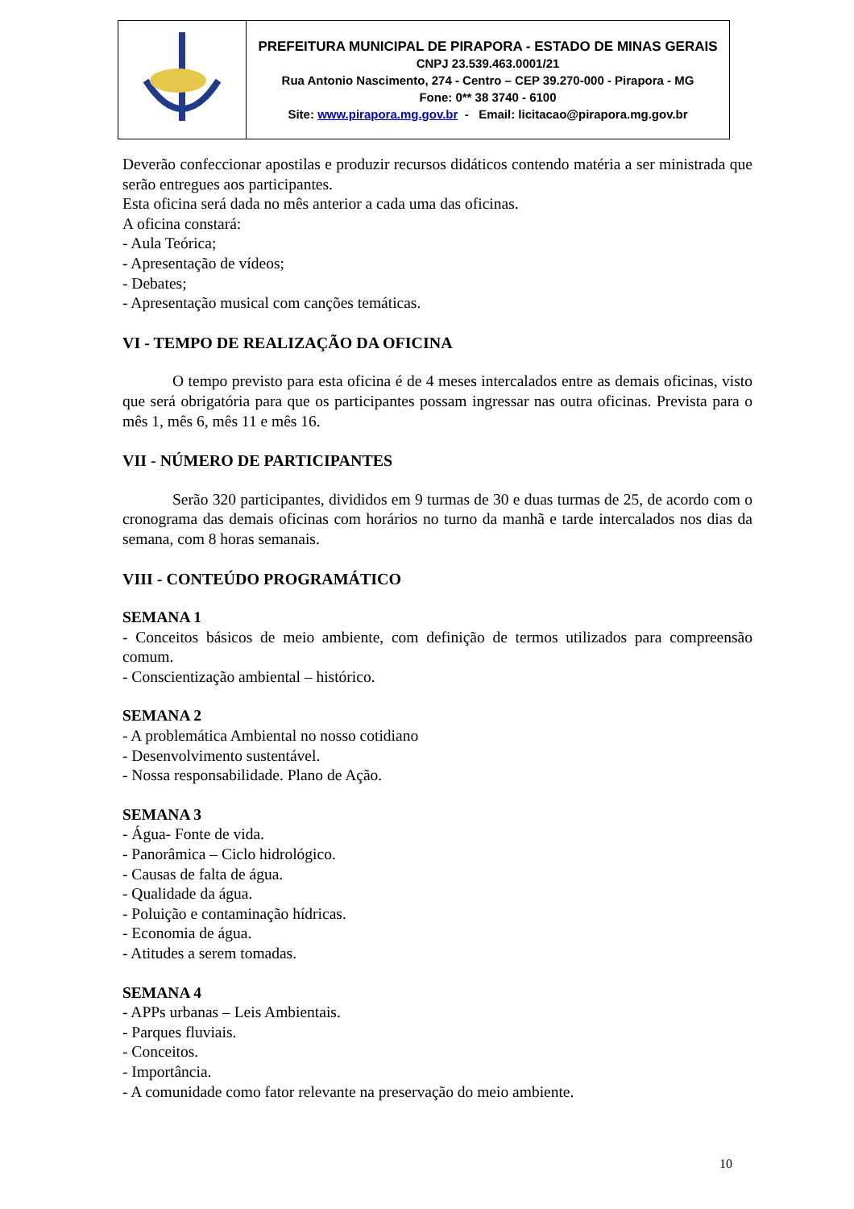| | PREFEITURA MUNICIPAL DE PIRAPORA - ESTADO DE MINAS GERAIS CNPJ 23.539.463.0001/21 Rua Antonio Nascimento, 274 - Centro – CEP 39.270-000 - Pirapora - MG Fone: 0** 38 3740 - 6100 Site: www.pirapora.mg.gov.br - Email: licitacao@pirapora.mg.gov.br |
Deverão confeccionar apostilas e produzir recursos didáticos contendo matéria a ser ministrada que serão entregues aos participantes.
Esta oficina será dada no mês anterior a cada uma das oficinas.
A oficina constará:
- Aula Teórica;
- Apresentação de vídeos;
- Debates;
- Apresentação musical com canções temáticas.
VI - TEMPO DE REALIZAÇÃO DA OFICINA
O tempo previsto para esta oficina é de 4 meses intercalados entre as demais oficinas, visto que será obrigatória para que os participantes possam ingressar nas outra oficinas. Prevista para o mês 1, mês 6, mês 11 e mês 16.
VII - NÚMERO DE PARTICIPANTES
Serão 320 participantes, divididos em 9 turmas de 30 e duas turmas de 25, de acordo com o cronograma das demais oficinas com horários no turno da manhã e tarde intercalados nos dias da semana, com 8 horas semanais.
VIII - CONTEÚDO PROGRAMÁTICO
SEMANA 1
- Conceitos básicos de meio ambiente, com definição de termos utilizados para compreensão comum.
- Conscientização ambiental – histórico.
SEMANA 2
- A problemática Ambiental no nosso cotidiano
- Desenvolvimento sustentável.
- Nossa responsabilidade. Plano de Ação.
SEMANA 3
- Água- Fonte de vida.
- Panorâmica – Ciclo hidrológico.
- Causas de falta de água.
- Qualidade da água.
- Poluição e contaminação hídricas.
- Economia de água.
- Atitudes a serem tomadas.
SEMANA 4
- APPs urbanas – Leis Ambientais.
- Parques fluviais.
- Conceitos.
- Importância.
- A comunidade como fator relevante na preservação do meio ambiente.
10